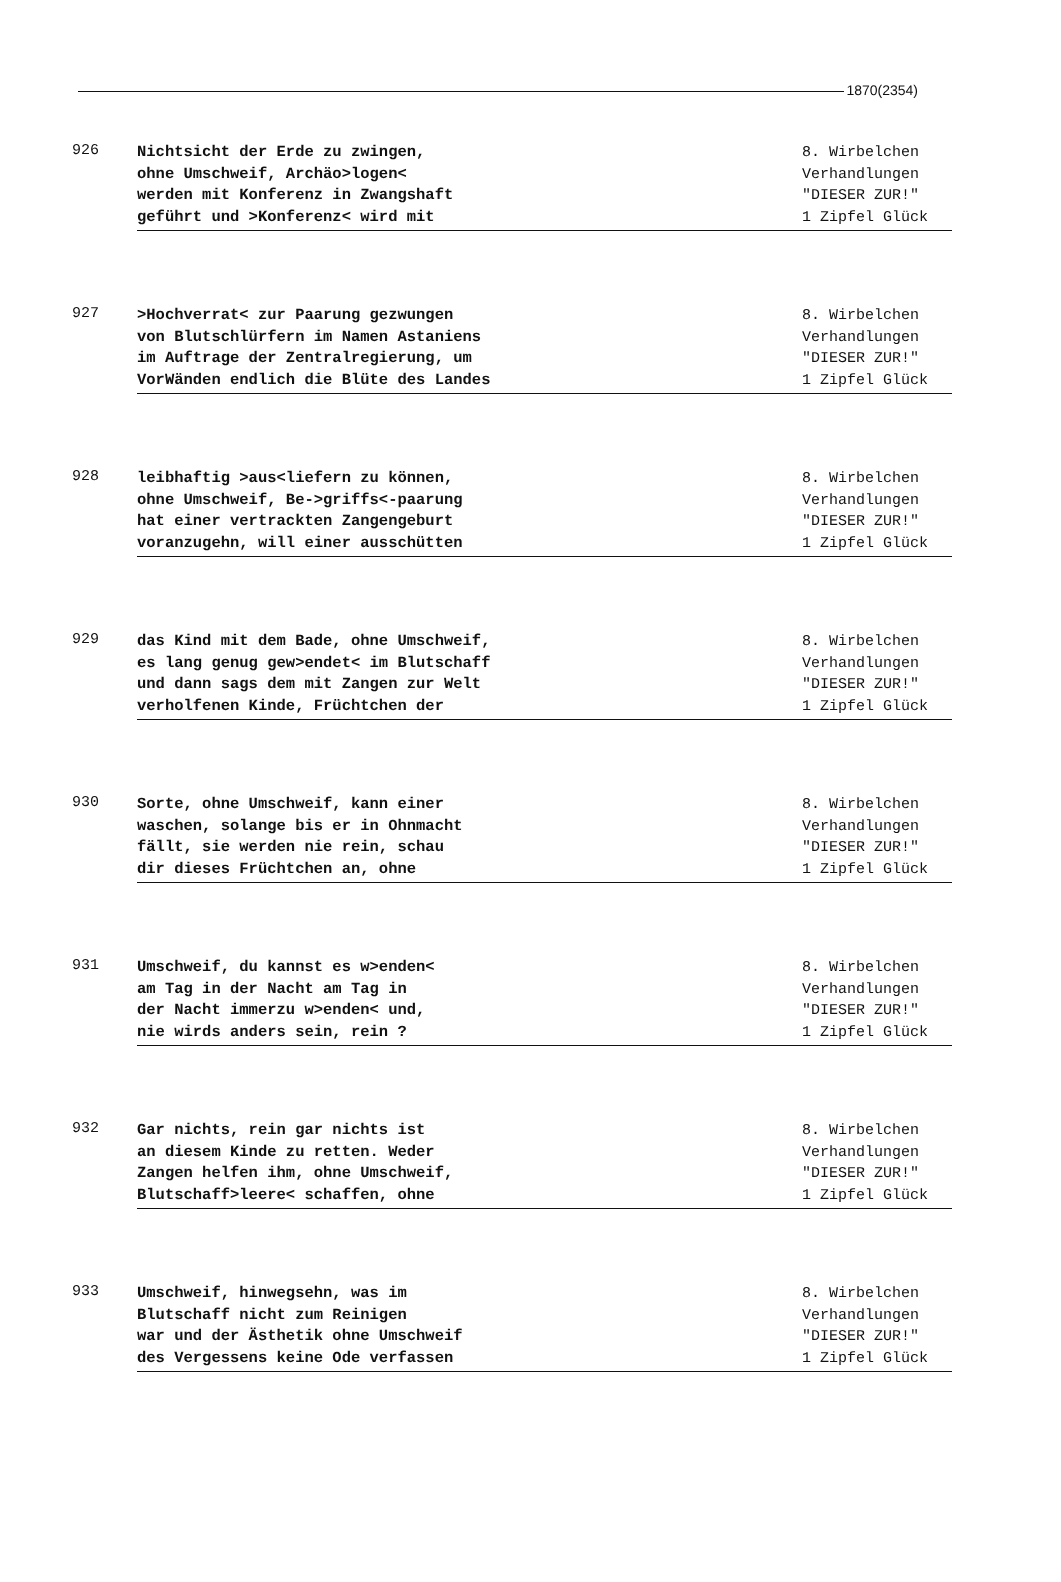1870(2354)
926
Nichtsicht der Erde zu zwingen,
ohne Umschweif, Archäo>logen<
werden mit Konferenz in Zwangshaft
geführt und >Konferenz< wird mit
8. Wirbelchen
Verhandlungen
"DIESER ZUR!"
1 Zipfel Glück
927
>Hochverrat< zur Paarung gezwungen
von Blutschlürfern im Namen Astaniens
im Auftrage der Zentralregierung, um
VorWänden endlich die Blüte des Landes
8. Wirbelchen
Verhandlungen
"DIESER ZUR!"
1 Zipfel Glück
928
leibhaftig >aus<liefern zu können,
ohne Umschweif, Be->griffs<-paarung
hat einer vertrackten Zangengeburt
voranzugehn, will einer ausschütten
8. Wirbelchen
Verhandlungen
"DIESER ZUR!"
1 Zipfel Glück
929
das Kind mit dem Bade, ohne Umschweif,
es lang genug gew>endet< im Blutschaff
und dann sags dem mit Zangen zur Welt
verholfenen Kinde, Früchtchen der
8. Wirbelchen
Verhandlungen
"DIESER ZUR!"
1 Zipfel Glück
930
Sorte, ohne Umschweif, kann einer
waschen, solange bis er in Ohnmacht
fällt, sie werden nie rein, schau
dir dieses Früchtchen an, ohne
8. Wirbelchen
Verhandlungen
"DIESER ZUR!"
1 Zipfel Glück
931
Umschweif, du kannst es w>enden<
am Tag in der Nacht am Tag in
der Nacht immerzu w>enden< und,
nie wirds anders sein, rein ?
8. Wirbelchen
Verhandlungen
"DIESER ZUR!"
1 Zipfel Glück
932
Gar nichts, rein gar nichts ist
an diesem Kinde zu retten. Weder
Zangen helfen ihm, ohne Umschweif,
Blutschaff>leere< schaffen, ohne
8. Wirbelchen
Verhandlungen
"DIESER ZUR!"
1 Zipfel Glück
933
Umschweif, hinwegsehn, was im
Blutschaff nicht zum Reinigen
war und der Ästhetik ohne Umschweif
des Vergessens keine Ode verfassen
8. Wirbelchen
Verhandlungen
"DIESER ZUR!"
1 Zipfel Glück